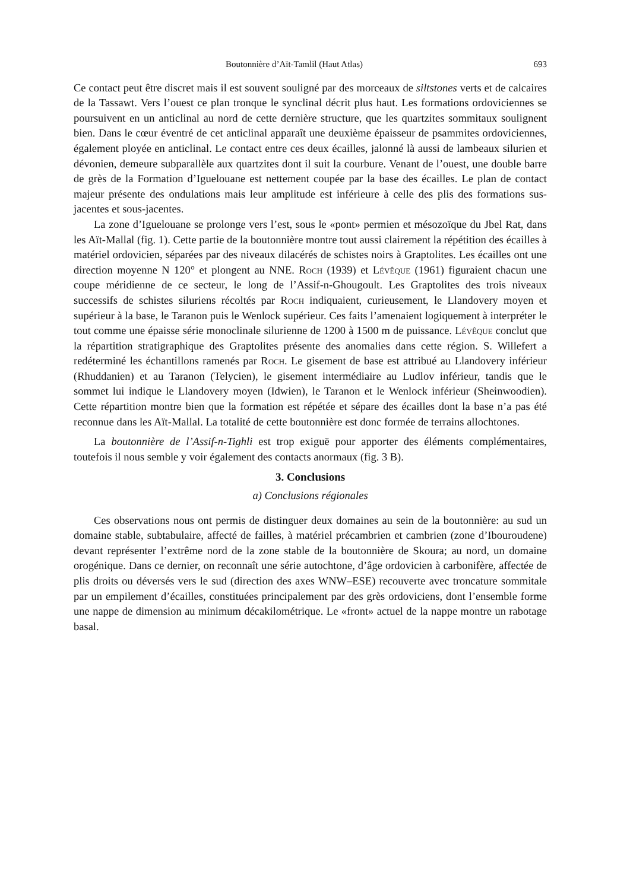Boutonnière d’Aït-Tamlil (Haut Atlas) 693
Ce contact peut être discret mais il est souvent souligné par des morceaux de siltstones verts et de calcaires de la Tassawt. Vers l’ouest ce plan tronque le synclinal décrit plus haut. Les formations ordoviciennes se poursuivent en un anticlinal au nord de cette dernière structure, que les quartzites sommitaux soulignent bien. Dans le cœur éventré de cet anticlinal apparaît une deuxième épaisseur de psammites ordoviciennes, également ployée en anticlinal. Le contact entre ces deux écailles, jalonné là aussi de lambeaux silurien et dévonien, demeure subparallèle aux quartzites dont il suit la courbure. Venant de l’ouest, une double barre de grès de la Formation d’Iguelouane est nettement coupée par la base des écailles. Le plan de contact majeur présente des ondulations mais leur amplitude est inférieure à celle des plis des formations sus-jacentes et sous-jacentes.
La zone d’Iguelouane se prolonge vers l’est, sous le «pont» permien et mésozoïque du Jbel Rat, dans les Aït-Mallal (fig. 1). Cette partie de la boutonnière montre tout aussi clairement la répétition des écailles à matériel ordovicien, séparées par des niveaux dilacérés de schistes noirs à Graptolites. Les écailles ont une direction moyenne N 120° et plongent au NNE. Roch (1939) et Lévêque (1961) figuraient chacun une coupe méridienne de ce secteur, le long de l’Assif-n-Ghougoult. Les Graptolites des trois niveaux successifs de schistes siluriens récoltés par Roch indiquaient, curieusement, le Llandovery moyen et supérieur à la base, le Taranon puis le Wenlock supérieur. Ces faits l’amenaient logiquement à interpréter le tout comme une épaisse série monoclinale silurienne de 1200 à 1500 m de puissance. Lévêque conclut que la répartition stratigraphique des Graptolites présente des anomalies dans cette région. S. Willefert a redéterminé les échantillons ramenés par Roch. Le gisement de base est attribué au Llandovery inférieur (Rhuddanien) et au Taranon (Telycien), le gisement intermédiaire au Ludlov inférieur, tandis que le sommet lui indique le Llandovery moyen (Idwien), le Taranon et le Wenlock inférieur (Sheinwoodien). Cette répartition montre bien que la formation est répétée et sépare des écailles dont la base n’a pas été reconnue dans les Aït-Mallal. La totalité de cette boutonnière est donc formée de terrains allochtones.
La boutonnière de l’Assif-n-Tighli est trop exiguë pour apporter des éléments complémentaires, toutefois il nous semble y voir également des contacts anormaux (fig. 3 B).
3. Conclusions
a) Conclusions régionales
Ces observations nous ont permis de distinguer deux domaines au sein de la boutonnière: au sud un domaine stable, subtabulaire, affecté de failles, à matériel précambrien et cambrien (zone d’Ibouroudene) devant représenter l’extrême nord de la zone stable de la boutonnière de Skoura; au nord, un domaine orogénique. Dans ce dernier, on reconnaît une série autochtone, d’âge ordovicien à carbonifère, affectée de plis droits ou déversés vers le sud (direction des axes WNW–ESE) recouverte avec troncature sommitale par un empilement d’écailles, constituées principalement par des grès ordoviciens, dont l’ensemble forme une nappe de dimension au minimum décakilométrique. Le «front» actuel de la nappe montre un rabotage basal.